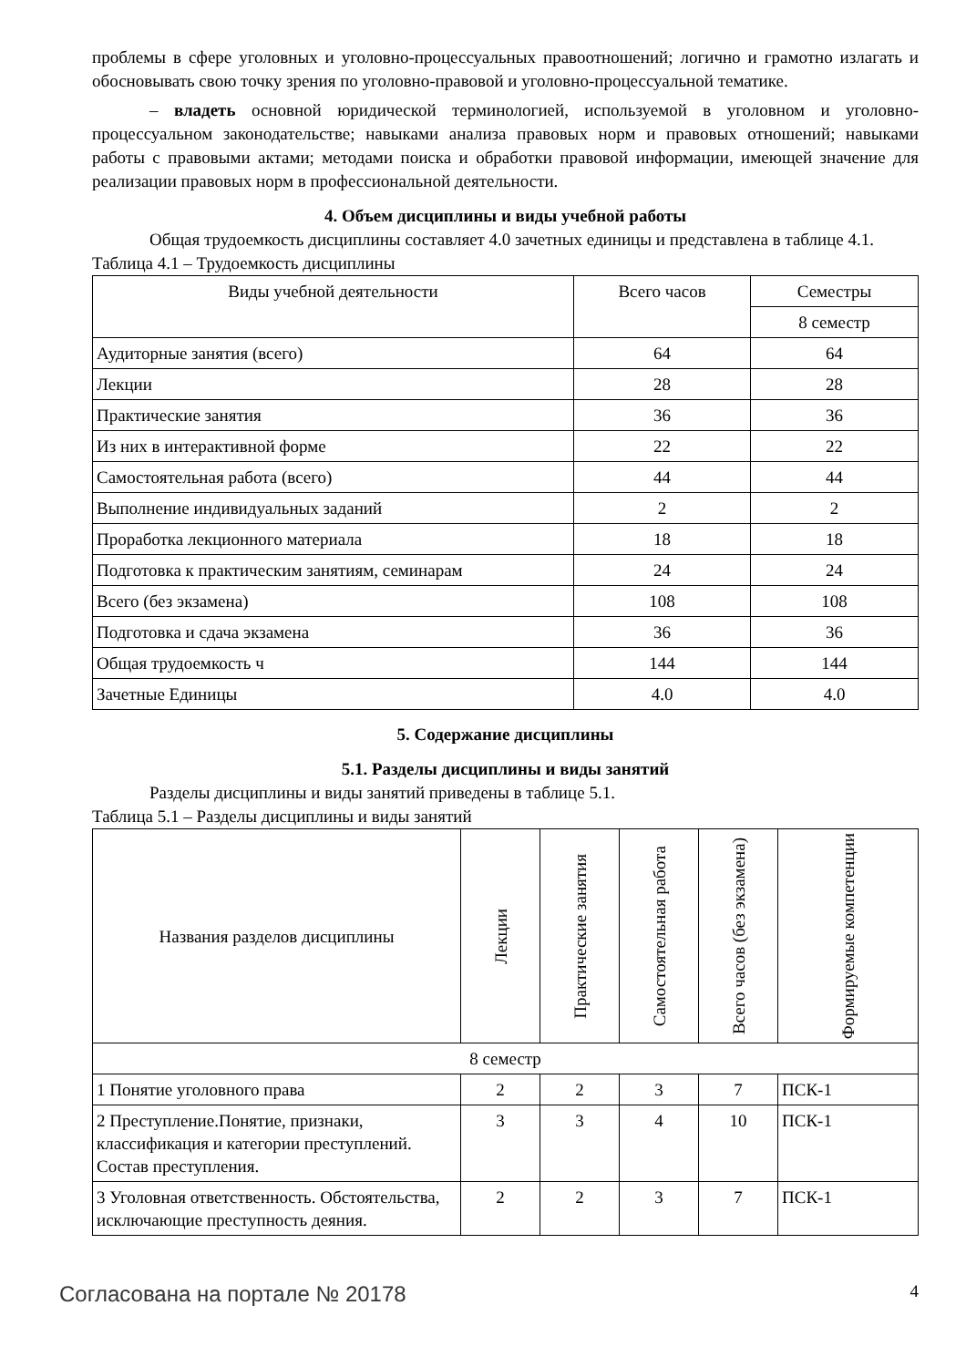проблемы в сфере уголовных и уголовно-процессуальных правоотношений; логично и грамотно излагать и обосновывать свою точку зрения по уголовно-правовой и уголовно-процессуальной тематике.
– владеть основной юридической терминологией, используемой в уголовном и уголовно-процессуальном законодательстве; навыками анализа правовых норм и правовых отношений; навыками работы с правовыми актами; методами поиска и обработки правовой информации, имеющей значение для реализации правовых норм в профессиональной деятельности.
4. Объем дисциплины и виды учебной работы
Общая трудоемкость дисциплины составляет 4.0 зачетных единицы и представлена в таблице 4.1.
Таблица 4.1 – Трудоемкость дисциплины
| Виды учебной деятельности | Всего часов | Семестры |
| --- | --- | --- |
| | | 8 семестр |
| Аудиторные занятия (всего) | 64 | 64 |
| Лекции | 28 | 28 |
| Практические занятия | 36 | 36 |
| Из них в интерактивной форме | 22 | 22 |
| Самостоятельная работа (всего) | 44 | 44 |
| Выполнение индивидуальных заданий | 2 | 2 |
| Проработка лекционного материала | 18 | 18 |
| Подготовка к практическим занятиям, семинарам | 24 | 24 |
| Всего (без экзамена) | 108 | 108 |
| Подготовка и сдача экзамена | 36 | 36 |
| Общая трудоемкость ч | 144 | 144 |
| Зачетные Единицы | 4.0 | 4.0 |
5. Содержание дисциплины
5.1. Разделы дисциплины и виды занятий
Разделы дисциплины и виды занятий приведены в таблице 5.1.
Таблица 5.1 – Разделы дисциплины и виды занятий
| Названия разделов дисциплины | Лекции | Практические занятия | Самостоятельная работа | Всего часов (без экзамена) | Формируемые компетенции |
| --- | --- | --- | --- | --- | --- |
| 8 семестр | | | | | |
| 1 Понятие уголовного права | 2 | 2 | 3 | 7 | ПСК-1 |
| 2 Преступление.Понятие, признаки, классификация и категории преступлений. Состав преступления. | 3 | 3 | 4 | 10 | ПСК-1 |
| 3 Уголовная ответственность. Обстоятельства, исключающие преступность деяния. | 2 | 2 | 3 | 7 | ПСК-1 |
Согласована на портале № 20178 4